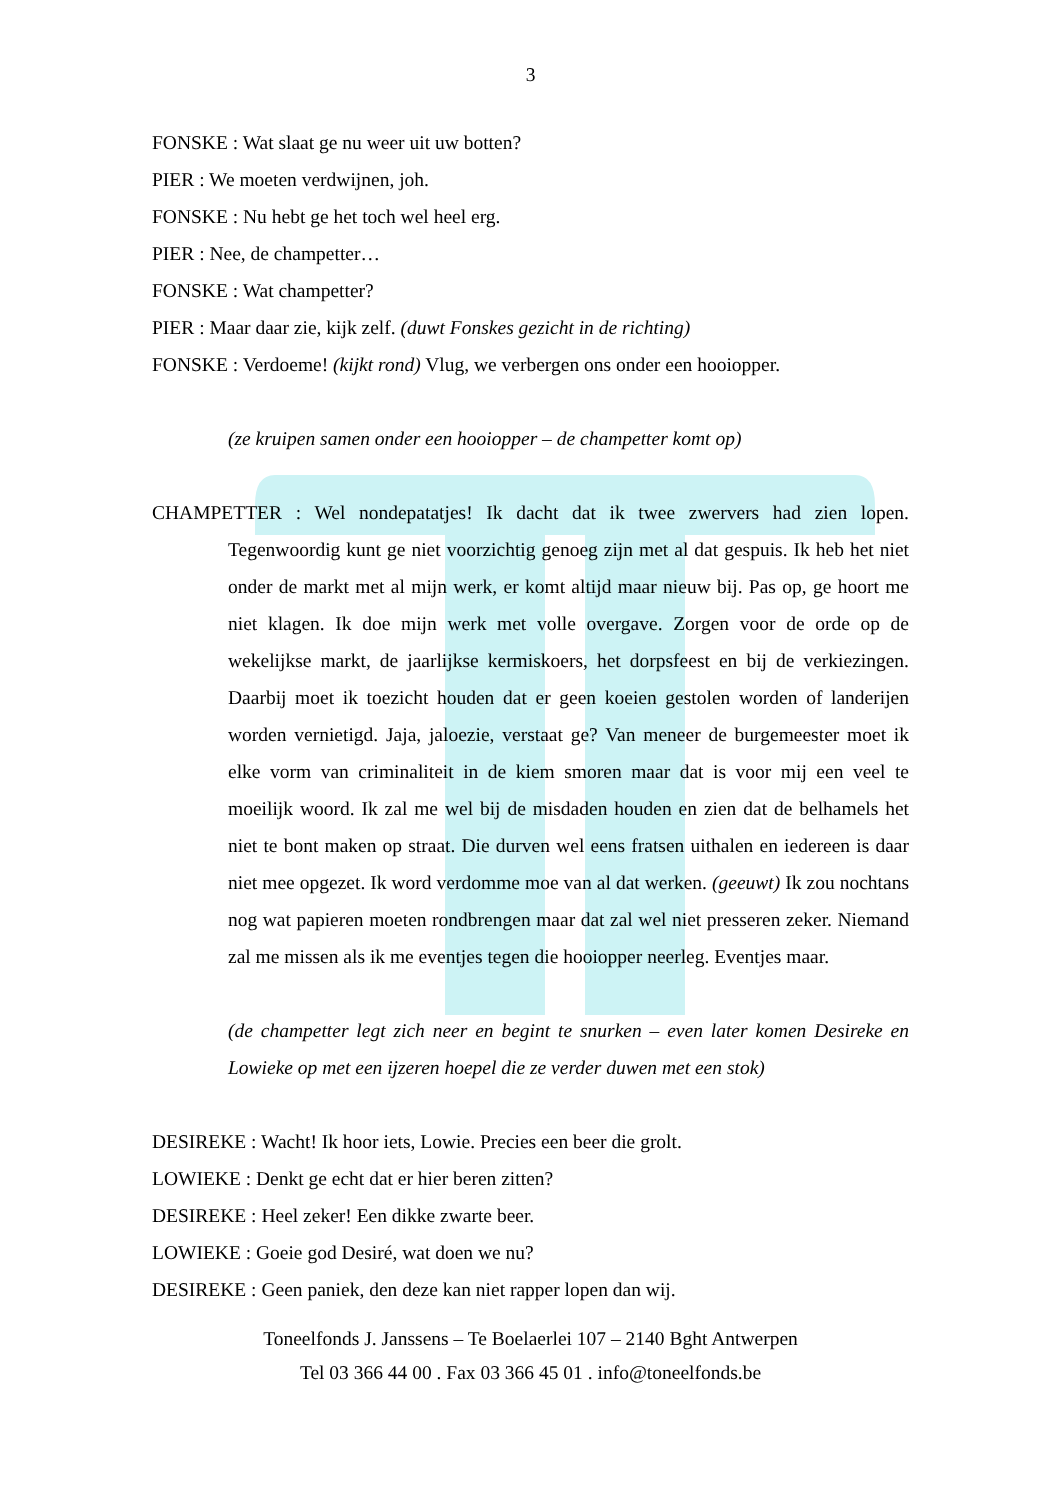3
FONSKE : Wat slaat ge nu weer uit uw botten?
PIER : We moeten verdwijnen, joh.
FONSKE : Nu hebt ge het toch wel heel erg.
PIER : Nee, de champetter…
FONSKE : Wat champetter?
PIER : Maar daar zie, kijk zelf. (duwt Fonskes gezicht in de richting)
FONSKE : Verdoeme! (kijkt rond) Vlug, we verbergen ons onder een hooiopper.
(ze kruipen samen onder een hooiopper – de champetter komt op)
CHAMPETTER : Wel nondepatatjes! Ik dacht dat ik twee zwervers had zien lopen. Tegenwoordig kunt ge niet voorzichtig genoeg zijn met al dat gespuis. Ik heb het niet onder de markt met al mijn werk, er komt altijd maar nieuw bij. Pas op, ge hoort me niet klagen. Ik doe mijn werk met volle overgave. Zorgen voor de orde op de wekelijkse markt, de jaarlijkse kermiskoers, het dorpsfeest en bij de verkiezingen. Daarbij moet ik toezicht houden dat er geen koeien gestolen worden of landerijen worden vernietigd. Jaja, jaloezie, verstaat ge? Van meneer de burgemeester moet ik elke vorm van criminaliteit in de kiem smoren maar dat is voor mij een veel te moeilijk woord. Ik zal me wel bij de misdaden houden en zien dat de belhamels het niet te bont maken op straat. Die durven wel eens fratsen uithalen en iedereen is daar niet mee opgezet. Ik word verdomme moe van al dat werken. (geeuwt) Ik zou nochtans nog wat papieren moeten rondbrengen maar dat zal wel niet presseren zeker. Niemand zal me missen als ik me eventjes tegen die hooiopper neerleg. Eventjes maar.
(de champetter legt zich neer en begint te snurken – even later komen Desireke en Lowieke op met een ijzeren hoepel die ze verder duwen met een stok)
DESIREKE : Wacht! Ik hoor iets, Lowie. Precies een beer die grolt.
LOWIEKE : Denkt ge echt dat er hier beren zitten?
DESIREKE : Heel zeker! Een dikke zwarte beer.
LOWIEKE : Goeie god Desiré, wat doen we nu?
DESIREKE : Geen paniek, den deze kan niet rapper lopen dan wij.
Toneelfonds J. Janssens – Te Boelaerlei 107 – 2140 Bght Antwerpen
Tel 03 366 44 00 . Fax 03 366 45 01 . info@toneelfonds.be